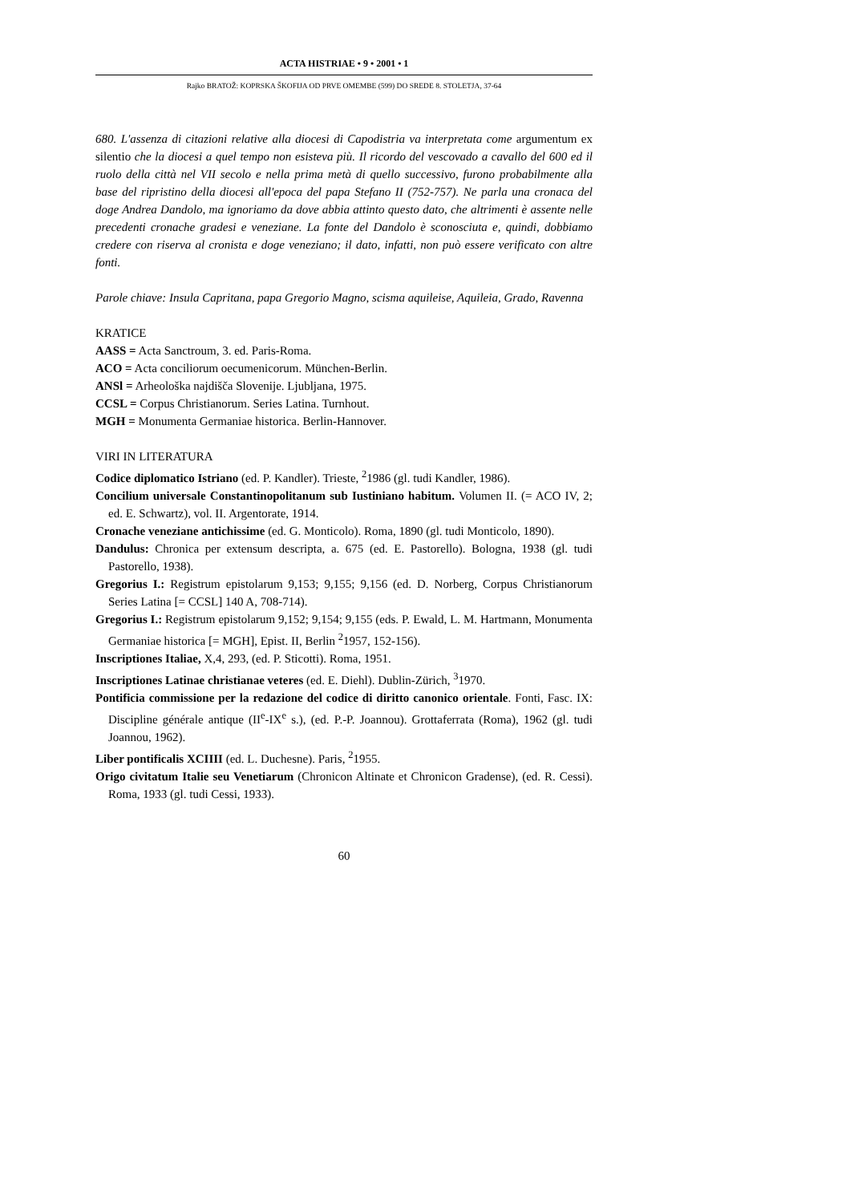ACTA HISTRIAE • 9 • 2001 • 1
Rajko BRATOŽ: KOPRSKA ŠKOFIJA OD PRVE OMEMBE (599) DO SREDE 8. STOLETJA, 37-64
680. L'assenza di citazioni relative alla diocesi di Capodistria va interpretata come argumentum ex silentio che la diocesi a quel tempo non esisteva più. Il ricordo del vescovado a cavallo del 600 ed il ruolo della città nel VII secolo e nella prima metà di quello successivo, furono probabilmente alla base del ripristino della diocesi all'epoca del papa Stefano II (752-757). Ne parla una cronaca del doge Andrea Dandolo, ma ignoriamo da dove abbia attinto questo dato, che altrimenti è assente nelle precedenti cronache gradesi e veneziane. La fonte del Dandolo è sconosciuta e, quindi, dobbiamo credere con riserva al cronista e doge veneziano; il dato, infatti, non può essere verificato con altre fonti.
Parole chiave: Insula Capritana, papa Gregorio Magno, scisma aquileise, Aquileia, Grado, Ravenna
KRATICE
AASS = Acta Sanctroum, 3. ed. Paris-Roma.
ACO = Acta conciliorum oecumenicorum. München-Berlin.
ANSl = Arheološka najdišča Slovenije. Ljubljana, 1975.
CCSL = Corpus Christianorum. Series Latina. Turnhout.
MGH = Monumenta Germaniae historica. Berlin-Hannover.
VIRI IN LITERATURA
Codice diplomatico Istriano (ed. P. Kandler). Trieste, <sup>2</sup>1986 (gl. tudi Kandler, 1986).
Concilium universale Constantinopolitanum sub Iustiniano habitum. Volumen II. (= ACO IV, 2; ed. E. Schwartz), vol. II. Argentorate, 1914.
Cronache veneziane antichissime (ed. G. Monticolo). Roma, 1890 (gl. tudi Monticolo, 1890).
Dandulus: Chronica per extensum descripta, a. 675 (ed. E. Pastorello). Bologna, 1938 (gl. tudi Pastorello, 1938).
Gregorius I.: Registrum epistolarum 9,153; 9,155; 9,156 (ed. D. Norberg, Corpus Christianorum Series Latina [= CCSL] 140 A, 708-714).
Gregorius I.: Registrum epistolarum 9,152; 9,154; 9,155 (eds. P. Ewald, L. M. Hartmann, Monumenta Germaniae historica [= MGH], Epist. II, Berlin <sup>2</sup>1957, 152-156).
Inscriptiones Italiae, X,4, 293, (ed. P. Sticotti). Roma, 1951.
Inscriptiones Latinae christianae veteres (ed. E. Diehl). Dublin-Zürich, <sup>3</sup>1970.
Pontificia commissione per la redazione del codice di diritto canonico orientale. Fonti, Fasc. IX: Discipline générale antique (II<sup>e</sup>-IX<sup>e</sup> s.), (ed. P.-P. Joannou). Grottaferrata (Roma), 1962 (gl. tudi Joannou, 1962).
Liber pontificalis XCIIII (ed. L. Duchesne). Paris, <sup>2</sup>1955.
Origo civitatum Italie seu Venetiarum (Chronicon Altinate et Chronicon Gradense), (ed. R. Cessi). Roma, 1933 (gl. tudi Cessi, 1933).
60